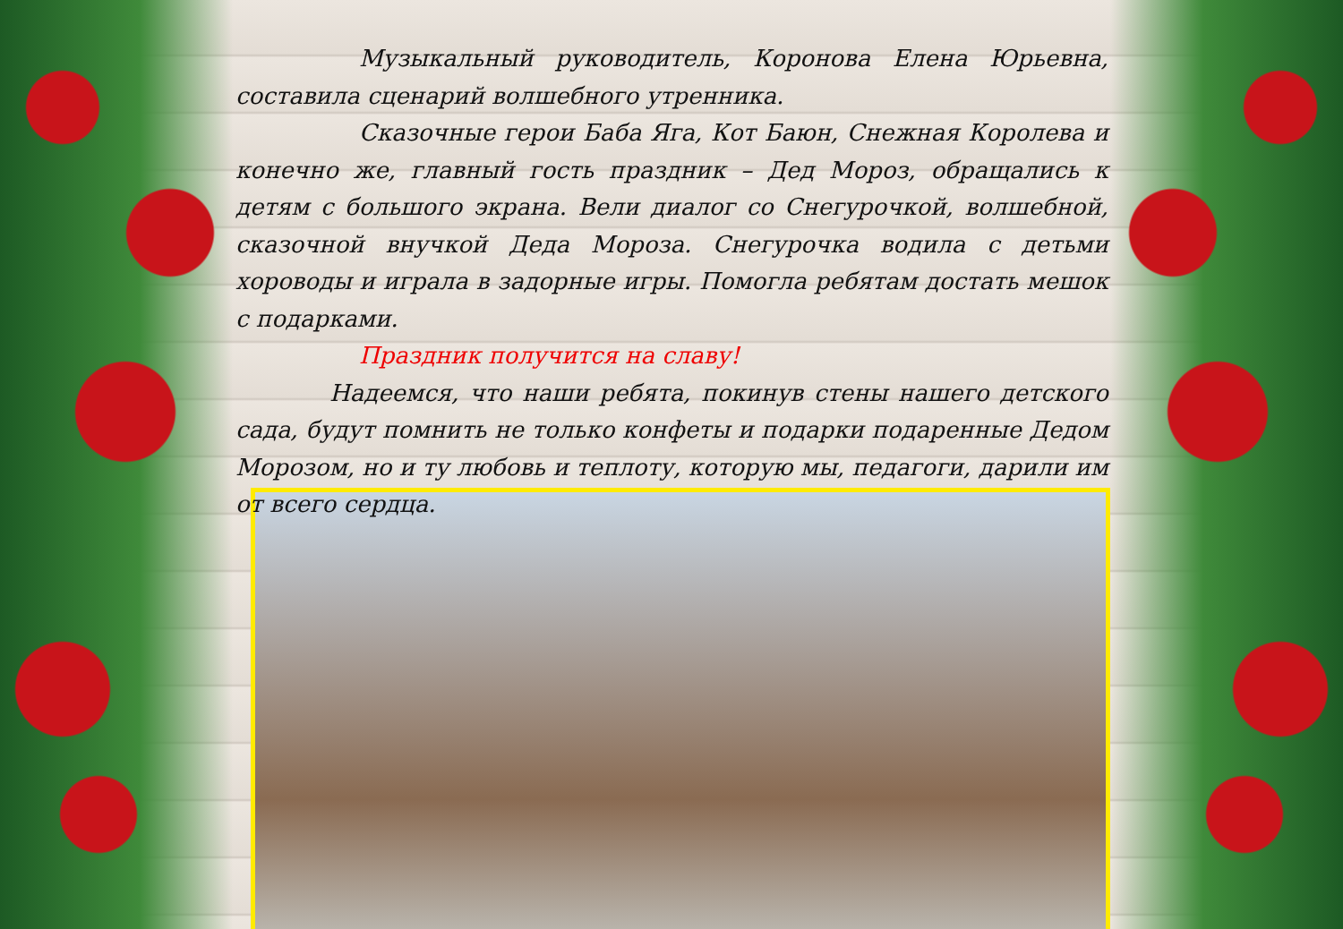Музыкальный руководитель, Коронова Елена Юрьевна, составила сценарий волшебного утренника.
Сказочные герои Баба Яга, Кот Баюн, Снежная Королева и конечно же, главный гость праздник – Дед Мороз, обращались к детям с большого экрана. Вели диалог со Снегурочкой, волшебной, сказочной внучкой Деда Мороза. Снегурочка водила с детьми хороводы и играла в задорные игры. Помогла ребятам достать мешок с подарками.
Праздник получится на славу!
Надеемся, что наши ребята, покинув стены нашего детского сада, будут помнить не только конфеты и подарки подаренные Дедом Морозом, но и ту любовь и теплоту, которую мы, педагоги, дарили им от всего сердца.